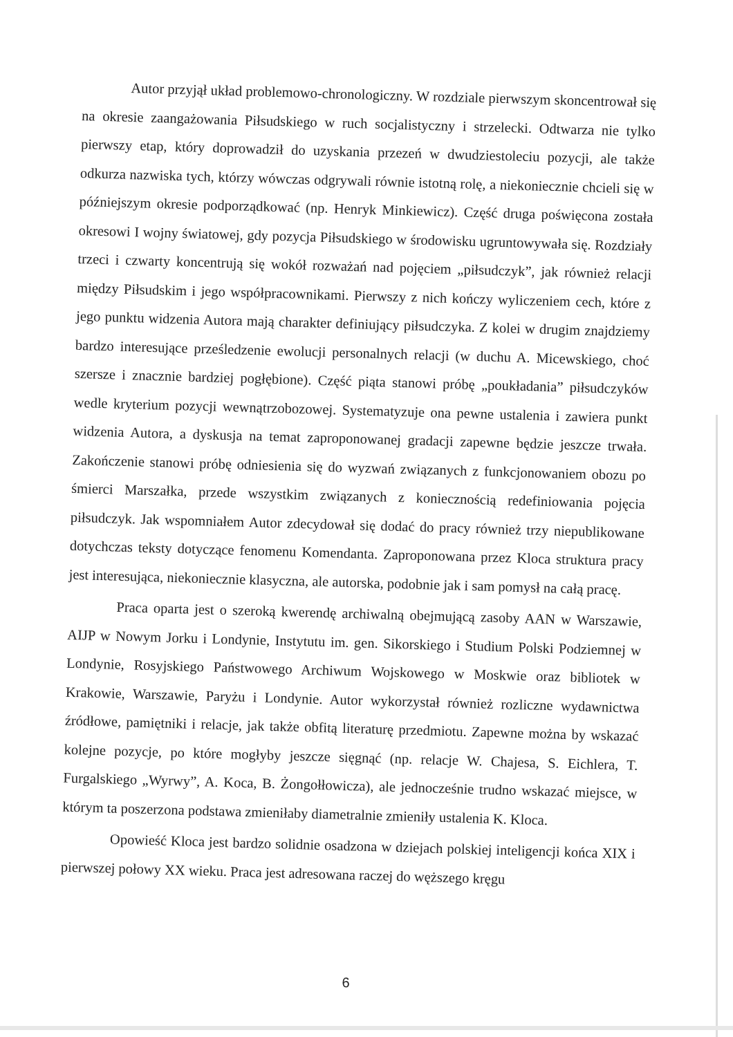Autor przyjął układ problemowo-chronologiczny. W rozdziale pierwszym skoncentrował się na okresie zaangażowania Piłsudskiego w ruch socjalistyczny i strzelecki. Odtwarza nie tylko pierwszy etap, który doprowadził do uzyskania przezeń w dwudziestoleciu pozycji, ale także odkurza nazwiska tych, którzy wówczas odgrywali równie istotną rolę, a niekoniecznie chcieli się w późniejszym okresie podporządkować (np. Henryk Minkiewicz). Część druga poświęcona została okresowi I wojny światowej, gdy pozycja Piłsudskiego w środowisku ugruntowywała się. Rozdziały trzeci i czwarty koncentrują się wokół rozważań nad pojęciem „piłsudczyk”, jak również relacji między Piłsudskim i jego współpracownikami. Pierwszy z nich kończy wyliczeniem cech, które z jego punktu widzenia Autora mają charakter definiujący piłsudczyka. Z kolei w drugim znajdziemy bardzo interesujące prześledzenie ewolucji personalnych relacji (w duchu A. Micewskiego, choć szersze i znacznie bardziej pogłębione). Część piąta stanowi próbę „poukładania” piłsudczyków wedle kryterium pozycji wewnątrzobozowej. Systematyzuje ona pewne ustalenia i zawiera punkt widzenia Autora, a dyskusja na temat zaproponowanej gradacji zapewne będzie jeszcze trwała. Zakończenie stanowi próbę odniesienia się do wyzwań związanych z funkcjonowaniem obozu po śmierci Marszałka, przede wszystkim związanych z koniecznością redefiniowania pojęcia piłsudczyk. Jak wspomniałem Autor zdecydował się dodać do pracy również trzy niepublikowane dotychczas teksty dotyczące fenomenu Komendanta. Zaproponowana przez Kloca struktura pracy jest interesująca, niekoniecznie klasyczna, ale autorska, podobnie jak i sam pomysł na całą pracę.
Praca oparta jest o szeroką kwerendę archiwalną obejmującą zasoby AAN w Warszawie, AIJP w Nowym Jorku i Londynie, Instytutu im. gen. Sikorskiego i Studium Polski Podziemnej w Londynie, Rosyjskiego Państwowego Archiwum Wojskowego w Moskwie oraz bibliotek w Krakowie, Warszawie, Paryżu i Londynie. Autor wykorzystał również rozliczne wydawnictwa źródłowe, pamiętniki i relacje, jak także obfitą literaturę przedmiotu. Zapewne można by wskazać kolejne pozycje, po które mogłyby jeszcze sięgnąć (np. relacje W. Chajesa, S. Eichlera, T. Furgalskiego „Wyrwy”, A. Koca, B. Żongołłowicza), ale jednocześnie trudno wskazać miejsce, w którym ta poszerzona podstawa zmieniłaby diametralnie zmieniły ustalenia K. Kloca.
Opowieść Kloca jest bardzo solidnie osadzona w dziejach polskiej inteligencji końca XIX i pierwszej połowy XX wieku. Praca jest adresowana raczej do węższego kręgu
6